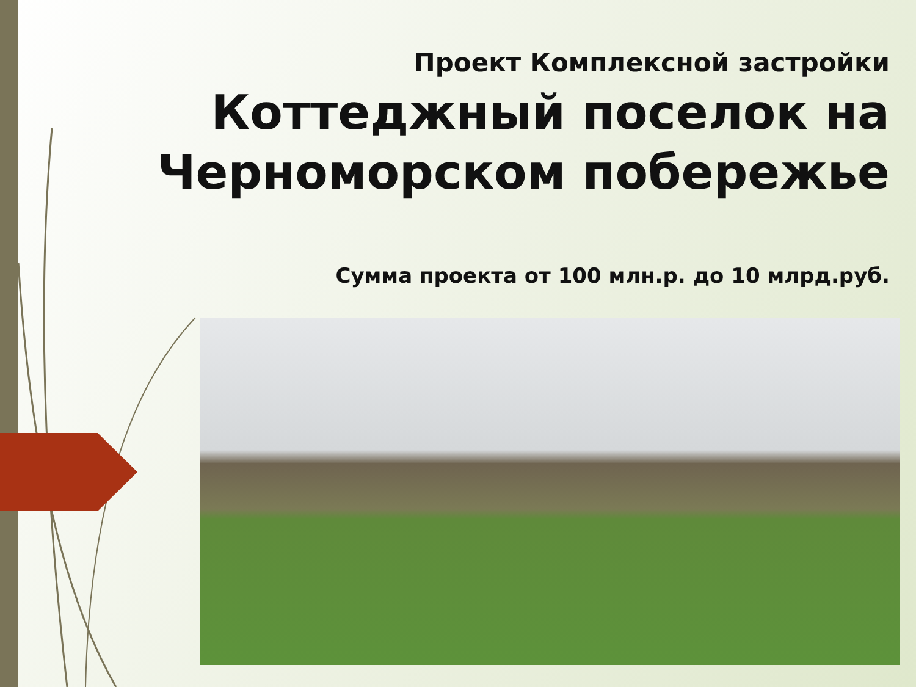Проект Комплексной застройки
Коттеджный поселок на Черноморском побережье
Сумма проекта от 100 млн.р. до 10 млрд.руб.